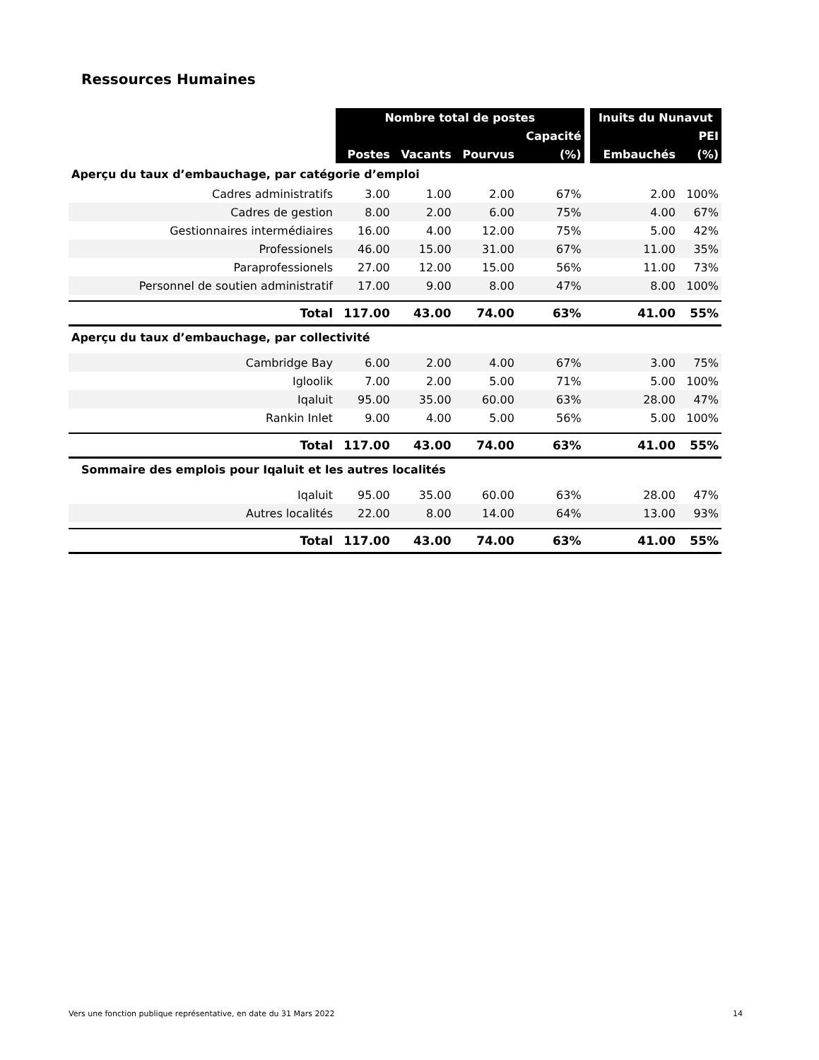Ressources Humaines
| | Nombre total de postes | | | | | Inuits du Nunavut | |
| | | | | Capacité | | | PEI |
| | Postes | Vacants | Pourvus | (%) | | Embauchés | (%) |
| Aperçu du taux d’embauchage, par catégorie d’emploi | | | | | | | |
| Cadres administratifs | 3.00 | 1.00 | 2.00 | 67% | | 2.00 | 100% |
| Cadres de gestion | 8.00 | 2.00 | 6.00 | 75% | | 4.00 | 67% |
| Gestionnaires intermédiaires | 16.00 | 4.00 | 12.00 | 75% | | 5.00 | 42% |
| Professionels | 46.00 | 15.00 | 31.00 | 67% | | 11.00 | 35% |
| Paraprofessionels | 27.00 | 12.00 | 15.00 | 56% | | 11.00 | 73% |
| Personnel de soutien administratif | 17.00 | 9.00 | 8.00 | 47% | | 8.00 | 100% |
| Total | 117.00 | 43.00 | 74.00 | 63% | | 41.00 | 55% |
| Aperçu du taux d’embauchage, par collectivité | | | | | | | |
| Cambridge Bay | 6.00 | 2.00 | 4.00 | 67% | | 3.00 | 75% |
| Igloolik | 7.00 | 2.00 | 5.00 | 71% | | 5.00 | 100% |
| Iqaluit | 95.00 | 35.00 | 60.00 | 63% | | 28.00 | 47% |
| Rankin Inlet | 9.00 | 4.00 | 5.00 | 56% | | 5.00 | 100% |
| Total | 117.00 | 43.00 | 74.00 | 63% | | 41.00 | 55% |
| Sommaire des emplois pour Iqaluit et les autres localités | | | | | | | |
| Iqaluit | 95.00 | 35.00 | 60.00 | 63% | | 28.00 | 47% |
| Autres localités | 22.00 | 8.00 | 14.00 | 64% | | 13.00 | 93% |
| Total | 117.00 | 43.00 | 74.00 | 63% | | 41.00 | 55% |
Vers une fonction publique représentative, en date du 31 Mars 2022 14